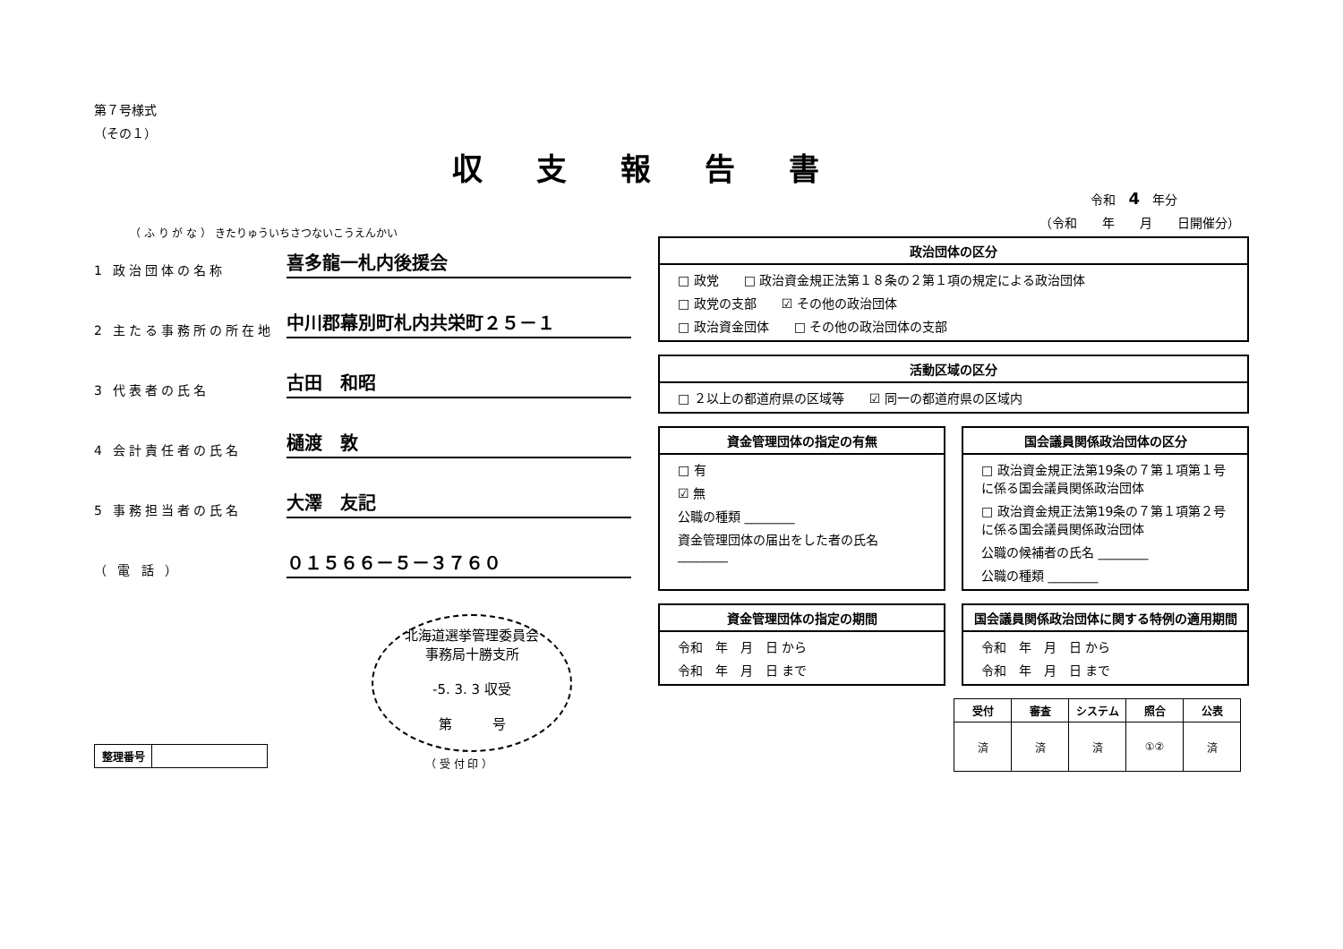第７号様式
（その１）
収支報告書
（ ふ り が な ） きたりゅういちさつないこうえんかい
1 政治団体の名称
喜多龍一札内後援会
2 主たる事務所の所在地
中川郡幕別町札内共栄町２５－１
3 代表者の氏名
古田　和昭
4 会計責任者の氏名
樋渡　敦
5 事務担当者の氏名
大澤　友記
（ 電 話 ）
０１５６６－５－３７６０
北海道選挙管理委員会
事務局十勝支所
-5. 3. 3 収受
第　　　号
（ 受 付 印 ）
| 整理番号 | |
令和　4　年分
（令和　　年　　月　　日開催分）
政治団体の区分
□ 政党　　□ 政治資金規正法第１８条の２第１項の規定による政治団体
□ 政党の支部　　☑ その他の政治団体
□ 政治資金団体　　□ その他の政治団体の支部
活動区域の区分
□ ２以上の都道府県の区域等　　☑ 同一の都道府県の区域内
資金管理団体の指定の有無
□ 有
☑ 無
公職の種類 ________
資金管理団体の届出をした者の氏名 ________
国会議員関係政治団体の区分
□ 政治資金規正法第19条の７第１項第１号に係る国会議員関係政治団体
□ 政治資金規正法第19条の７第１項第２号に係る国会議員関係政治団体
公職の候補者の氏名 ________
公職の種類 ________
資金管理団体の指定の期間
令和　年　月　日 から
令和　年　月　日 まで
国会議員関係政治団体に関する特例の適用期間
令和　年　月　日 から
令和　年　月　日 まで
| 受付 | 審査 | システム | 照合 | 公表 |
| --- | --- | --- | --- | --- |
| 済 | 済 | 済 | ①② | 済 |